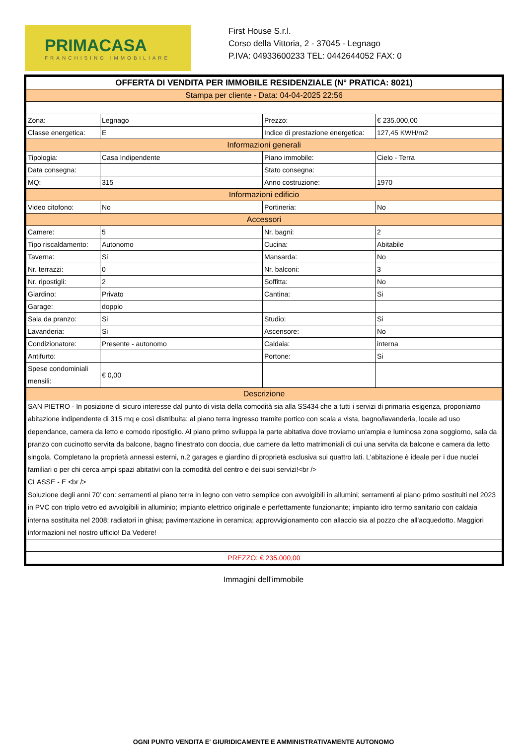PRIMACASA
FRANCHISING IMMOBILIARE
First House S.r.l.
Corso della Vittoria, 2 - 37045 - Legnago
P.IVA: 04933600233 TEL: 0442644052 FAX: 0
| OFFERTA DI VENDITA PER IMMOBILE RESIDENZIALE (N° PRATICA: 8021) | | | |
| Stampa per cliente - Data: 04-04-2025 22:56 | | | |
| Zona: | Legnago | Prezzo: | € 235.000,00 |
| Classe energetica: | E | Indice di prestazione energetica: | 127,45 KWH/m2 |
| Informazioni generali | | | |
| Tipologia: | Casa Indipendente | Piano immobile: | Cielo - Terra |
| Data consegna: | | Stato consegna: | |
| MQ: | 315 | Anno costruzione: | 1970 |
| Informazioni edificio | | | |
| Video citofono: | No | Portineria: | No |
| Accessori | | | |
| Camere: | 5 | Nr. bagni: | 2 |
| Tipo riscaldamento: | Autonomo | Cucina: | Abitabile |
| Taverna: | Si | Mansarda: | No |
| Nr. terrazzi: | 0 | Nr. balconi: | 3 |
| Nr. ripostigli: | 2 | Soffitta: | No |
| Giardino: | Privato | Cantina: | Si |
| Garage: | doppio | | |
| Sala da pranzo: | Si | Studio: | Si |
| Lavanderia: | Si | Ascensore: | No |
| Condizionatore: | Presente - autonomo | Caldaia: | interna |
| Antifurto: | | Portone: | Si |
| Spese condominiali mensili: | € 0,00 | | |
| Descrizione | | | |
| SAN PIETRO - In posizione di sicuro interesse dal punto di vista della comodità sia alla SS434 che a tutti i servizi di primaria esigenza, proponiamo abitazione indipendente di 315 mq e così distribuita: al piano terra ingresso tramite portico con scala a vista, bagno/lavanderia, locale ad uso dependance, camera da letto e comodo ripostiglio. Al piano primo sviluppa la parte abitativa dove troviamo un'ampia e luminosa zona soggiorno, sala da pranzo con cucinotto servita da balcone, bagno finestrato con doccia, due camere da letto matrimoniali di cui una servita da balcone e camera da letto singola. Completano la proprietà annessi esterni, n.2 garages e giardino di proprietà esclusiva sui quattro lati. L'abitazione è ideale per i due nuclei familiari o per chi cerca ampi spazi abitativi con la comodità del centro e dei suoi servizi!<br /> CLASSE - E <br /> Soluzione degli anni 70' con: serramenti al piano terra in legno con vetro semplice con avvolgibili in allumini; serramenti al piano primo sostituiti nel 2023 in PVC con triplo vetro ed avvolgibili in alluminio; impianto elettrico originale e perfettamente funzionante; impianto idro termo sanitario con caldaia interna sostituita nel 2008; radiatori in ghisa; pavimentazione in ceramica; approvvigionamento con allaccio sia al pozzo che all'acquedotto. Maggiori informazioni nel nostro ufficio! Da Vedere! | | | |
| PREZZO: € 235.000,00 | | | |
Immagini dell'immobile
OGNI PUNTO VENDITA E' GIURIDICAMENTE E AMMINISTRATIVAMENTE AUTONOMO